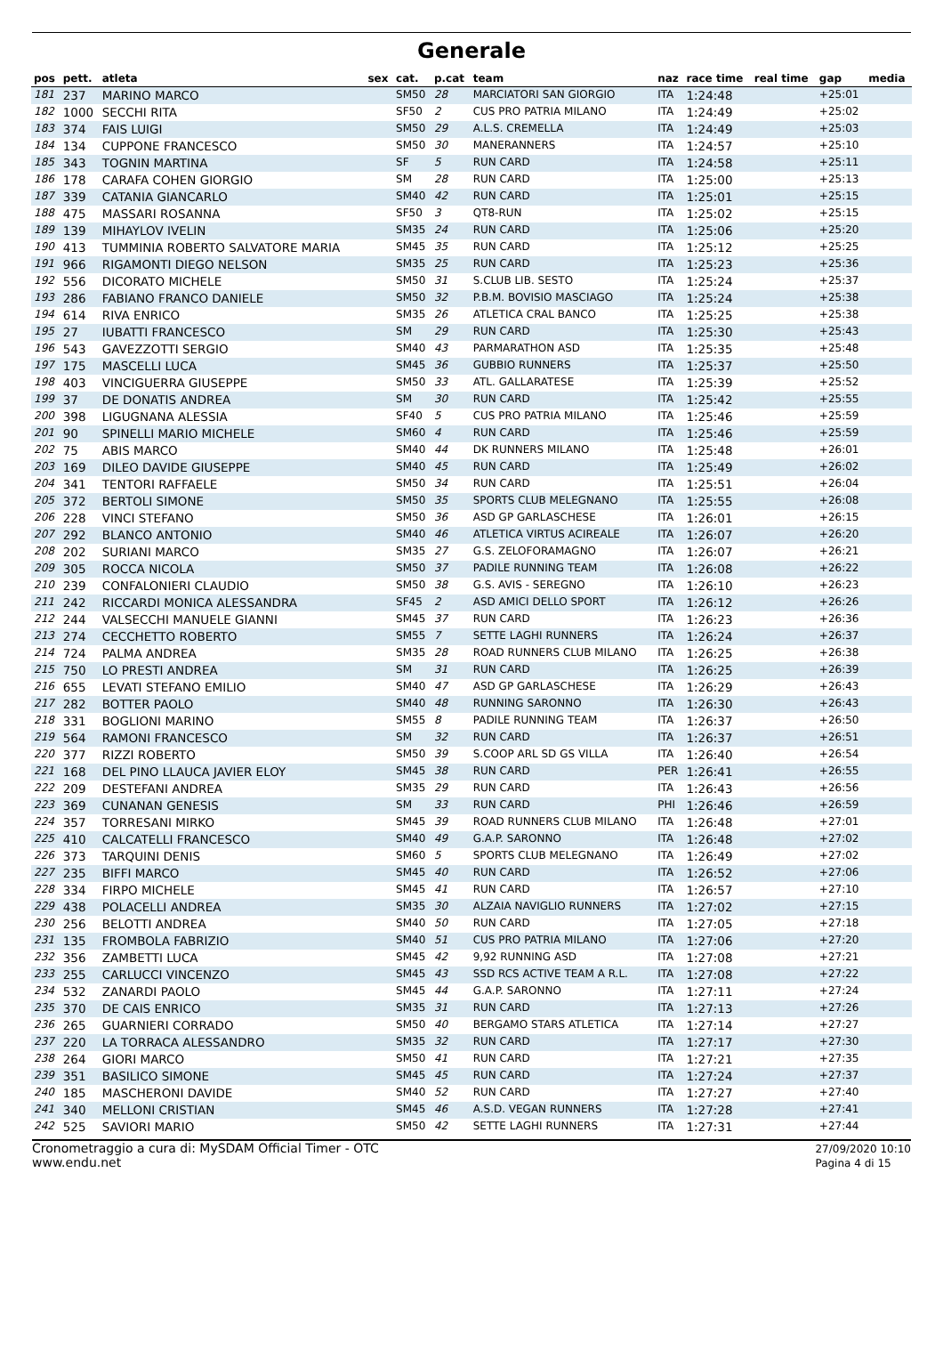Generale
| pos | pett. | atleta | sex | cat. | p.cat | team | naz | race time | real time | gap | media |
| --- | --- | --- | --- | --- | --- | --- | --- | --- | --- | --- | --- |
| 181 | 237 | MARINO MARCO | | SM50 | 28 | MARCIATORI SAN GIORGIO | ITA | 1:24:48 | | +25:01 | |
| 182 | 1000 | SECCHI RITA | | SF50 | 2 | CUS PRO PATRIA MILANO | ITA | 1:24:49 | | +25:02 | |
| 183 | 374 | FAIS LUIGI | | SM50 | 29 | A.L.S. CREMELLA | ITA | 1:24:49 | | +25:03 | |
| 184 | 134 | CUPPONE FRANCESCO | | SM50 | 30 | MANERANNERS | ITA | 1:24:57 | | +25:10 | |
| 185 | 343 | TOGNIN MARTINA | | SF | 5 | RUN CARD | ITA | 1:24:58 | | +25:11 | |
| 186 | 178 | CARAFA COHEN GIORGIO | | SM | 28 | RUN CARD | ITA | 1:25:00 | | +25:13 | |
| 187 | 339 | CATANIA GIANCARLO | | SM40 | 42 | RUN CARD | ITA | 1:25:01 | | +25:15 | |
| 188 | 475 | MASSARI ROSANNA | | SF50 | 3 | QT8-RUN | ITA | 1:25:02 | | +25:15 | |
| 189 | 139 | MIHAYLOV IVELIN | | SM35 | 24 | RUN CARD | ITA | 1:25:06 | | +25:20 | |
| 190 | 413 | TUMMINIA ROBERTO SALVATORE MARIA | | SM45 | 35 | RUN CARD | ITA | 1:25:12 | | +25:25 | |
| 191 | 966 | RIGAMONTI DIEGO NELSON | | SM35 | 25 | RUN CARD | ITA | 1:25:23 | | +25:36 | |
| 192 | 556 | DICORATO MICHELE | | SM50 | 31 | S.CLUB LIB. SESTO | ITA | 1:25:24 | | +25:37 | |
| 193 | 286 | FABIANO FRANCO DANIELE | | SM50 | 32 | P.B.M. BOVISIO MASCIAGO | ITA | 1:25:24 | | +25:38 | |
| 194 | 614 | RIVA ENRICO | | SM35 | 26 | ATLETICA CRAL BANCO | ITA | 1:25:25 | | +25:38 | |
| 195 | 27 | IUBATTI FRANCESCO | | SM | 29 | RUN CARD | ITA | 1:25:30 | | +25:43 | |
| 196 | 543 | GAVEZZOTTI SERGIO | | SM40 | 43 | PARMARATHON ASD | ITA | 1:25:35 | | +25:48 | |
| 197 | 175 | MASCELLI LUCA | | SM45 | 36 | GUBBIO RUNNERS | ITA | 1:25:37 | | +25:50 | |
| 198 | 403 | VINCIGUERRA GIUSEPPE | | SM50 | 33 | ATL. GALLARATESE | ITA | 1:25:39 | | +25:52 | |
| 199 | 37 | DE DONATIS ANDREA | | SM | 30 | RUN CARD | ITA | 1:25:42 | | +25:55 | |
| 200 | 398 | LIGUGNANA ALESSIA | | SF40 | 5 | CUS PRO PATRIA MILANO | ITA | 1:25:46 | | +25:59 | |
| 201 | 90 | SPINELLI MARIO MICHELE | | SM60 | 4 | RUN CARD | ITA | 1:25:46 | | +25:59 | |
| 202 | 75 | ABIS MARCO | | SM40 | 44 | DK RUNNERS MILANO | ITA | 1:25:48 | | +26:01 | |
| 203 | 169 | DILEO DAVIDE GIUSEPPE | | SM40 | 45 | RUN CARD | ITA | 1:25:49 | | +26:02 | |
| 204 | 341 | TENTORI RAFFAELE | | SM50 | 34 | RUN CARD | ITA | 1:25:51 | | +26:04 | |
| 205 | 372 | BERTOLI SIMONE | | SM50 | 35 | SPORTS CLUB MELEGNANO | ITA | 1:25:55 | | +26:08 | |
| 206 | 228 | VINCI STEFANO | | SM50 | 36 | ASD GP GARLASCHESE | ITA | 1:26:01 | | +26:15 | |
| 207 | 292 | BLANCO ANTONIO | | SM40 | 46 | ATLETICA VIRTUS ACIREALE | ITA | 1:26:07 | | +26:20 | |
| 208 | 202 | SURIANI MARCO | | SM35 | 27 | G.S. ZELOFORAMAGNO | ITA | 1:26:07 | | +26:21 | |
| 209 | 305 | ROCCA NICOLA | | SM50 | 37 | PADILE RUNNING TEAM | ITA | 1:26:08 | | +26:22 | |
| 210 | 239 | CONFALONIERI CLAUDIO | | SM50 | 38 | G.S. AVIS - SEREGNO | ITA | 1:26:10 | | +26:23 | |
| 211 | 242 | RICCARDI MONICA ALESSANDRA | | SF45 | 2 | ASD AMICI DELLO SPORT | ITA | 1:26:12 | | +26:26 | |
| 212 | 244 | VALSECCHI MANUELE GIANNI | | SM45 | 37 | RUN CARD | ITA | 1:26:23 | | +26:36 | |
| 213 | 274 | CECCHETTO ROBERTO | | SM55 | 7 | SETTE LAGHI RUNNERS | ITA | 1:26:24 | | +26:37 | |
| 214 | 724 | PALMA ANDREA | | SM35 | 28 | ROAD RUNNERS CLUB MILANO | ITA | 1:26:25 | | +26:38 | |
| 215 | 750 | LO PRESTI ANDREA | | SM | 31 | RUN CARD | ITA | 1:26:25 | | +26:39 | |
| 216 | 655 | LEVATI STEFANO EMILIO | | SM40 | 47 | ASD GP GARLASCHESE | ITA | 1:26:29 | | +26:43 | |
| 217 | 282 | BOTTER PAOLO | | SM40 | 48 | RUNNING SARONNO | ITA | 1:26:30 | | +26:43 | |
| 218 | 331 | BOGLIONI MARINO | | SM55 | 8 | PADILE RUNNING TEAM | ITA | 1:26:37 | | +26:50 | |
| 219 | 564 | RAMONI FRANCESCO | | SM | 32 | RUN CARD | ITA | 1:26:37 | | +26:51 | |
| 220 | 377 | RIZZI ROBERTO | | SM50 | 39 | S.COOP ARL SD GS VILLA | ITA | 1:26:40 | | +26:54 | |
| 221 | 168 | DEL PINO LLAUCA JAVIER ELOY | | SM45 | 38 | RUN CARD | PER | 1:26:41 | | +26:55 | |
| 222 | 209 | DESTEFANI ANDREA | | SM35 | 29 | RUN CARD | ITA | 1:26:43 | | +26:56 | |
| 223 | 369 | CUNANAN GENESIS | | SM | 33 | RUN CARD | PHI | 1:26:46 | | +26:59 | |
| 224 | 357 | TORRESANI MIRKO | | SM45 | 39 | ROAD RUNNERS CLUB MILANO | ITA | 1:26:48 | | +27:01 | |
| 225 | 410 | CALCATELLI FRANCESCO | | SM40 | 49 | G.A.P. SARONNO | ITA | 1:26:48 | | +27:02 | |
| 226 | 373 | TARQUINI DENIS | | SM60 | 5 | SPORTS CLUB MELEGNANO | ITA | 1:26:49 | | +27:02 | |
| 227 | 235 | BIFFI MARCO | | SM45 | 40 | RUN CARD | ITA | 1:26:52 | | +27:06 | |
| 228 | 334 | FIRPO MICHELE | | SM45 | 41 | RUN CARD | ITA | 1:26:57 | | +27:10 | |
| 229 | 438 | POLACELLI ANDREA | | SM35 | 30 | ALZAIA NAVIGLIO RUNNERS | ITA | 1:27:02 | | +27:15 | |
| 230 | 256 | BELOTTI ANDREA | | SM40 | 50 | RUN CARD | ITA | 1:27:05 | | +27:18 | |
| 231 | 135 | FROMBOLA FABRIZIO | | SM40 | 51 | CUS PRO PATRIA MILANO | ITA | 1:27:06 | | +27:20 | |
| 232 | 356 | ZAMBETTI LUCA | | SM45 | 42 | 9,92 RUNNING ASD | ITA | 1:27:08 | | +27:21 | |
| 233 | 255 | CARLUCCI VINCENZO | | SM45 | 43 | SSD RCS ACTIVE TEAM A R.L. | ITA | 1:27:08 | | +27:22 | |
| 234 | 532 | ZANARDI PAOLO | | SM45 | 44 | G.A.P. SARONNO | ITA | 1:27:11 | | +27:24 | |
| 235 | 370 | DE CAIS ENRICO | | SM35 | 31 | RUN CARD | ITA | 1:27:13 | | +27:26 | |
| 236 | 265 | GUARNIERI CORRADO | | SM50 | 40 | BERGAMO STARS ATLETICA | ITA | 1:27:14 | | +27:27 | |
| 237 | 220 | LA TORRACA ALESSANDRO | | SM35 | 32 | RUN CARD | ITA | 1:27:17 | | +27:30 | |
| 238 | 264 | GIORI MARCO | | SM50 | 41 | RUN CARD | ITA | 1:27:21 | | +27:35 | |
| 239 | 351 | BASILICO SIMONE | | SM45 | 45 | RUN CARD | ITA | 1:27:24 | | +27:37 | |
| 240 | 185 | MASCHERONI DAVIDE | | SM40 | 52 | RUN CARD | ITA | 1:27:27 | | +27:40 | |
| 241 | 340 | MELLONI CRISTIAN | | SM45 | 46 | A.S.D. VEGAN RUNNERS | ITA | 1:27:28 | | +27:41 | |
| 242 | 525 | SAVIORI MARIO | | SM50 | 42 | SETTE LAGHI RUNNERS | ITA | 1:27:31 | | +27:44 | |
Cronometraggio a cura di: MySDAM Official Timer - OTC
www.endu.net
27/09/2020 10:10
Pagina 4 di 15